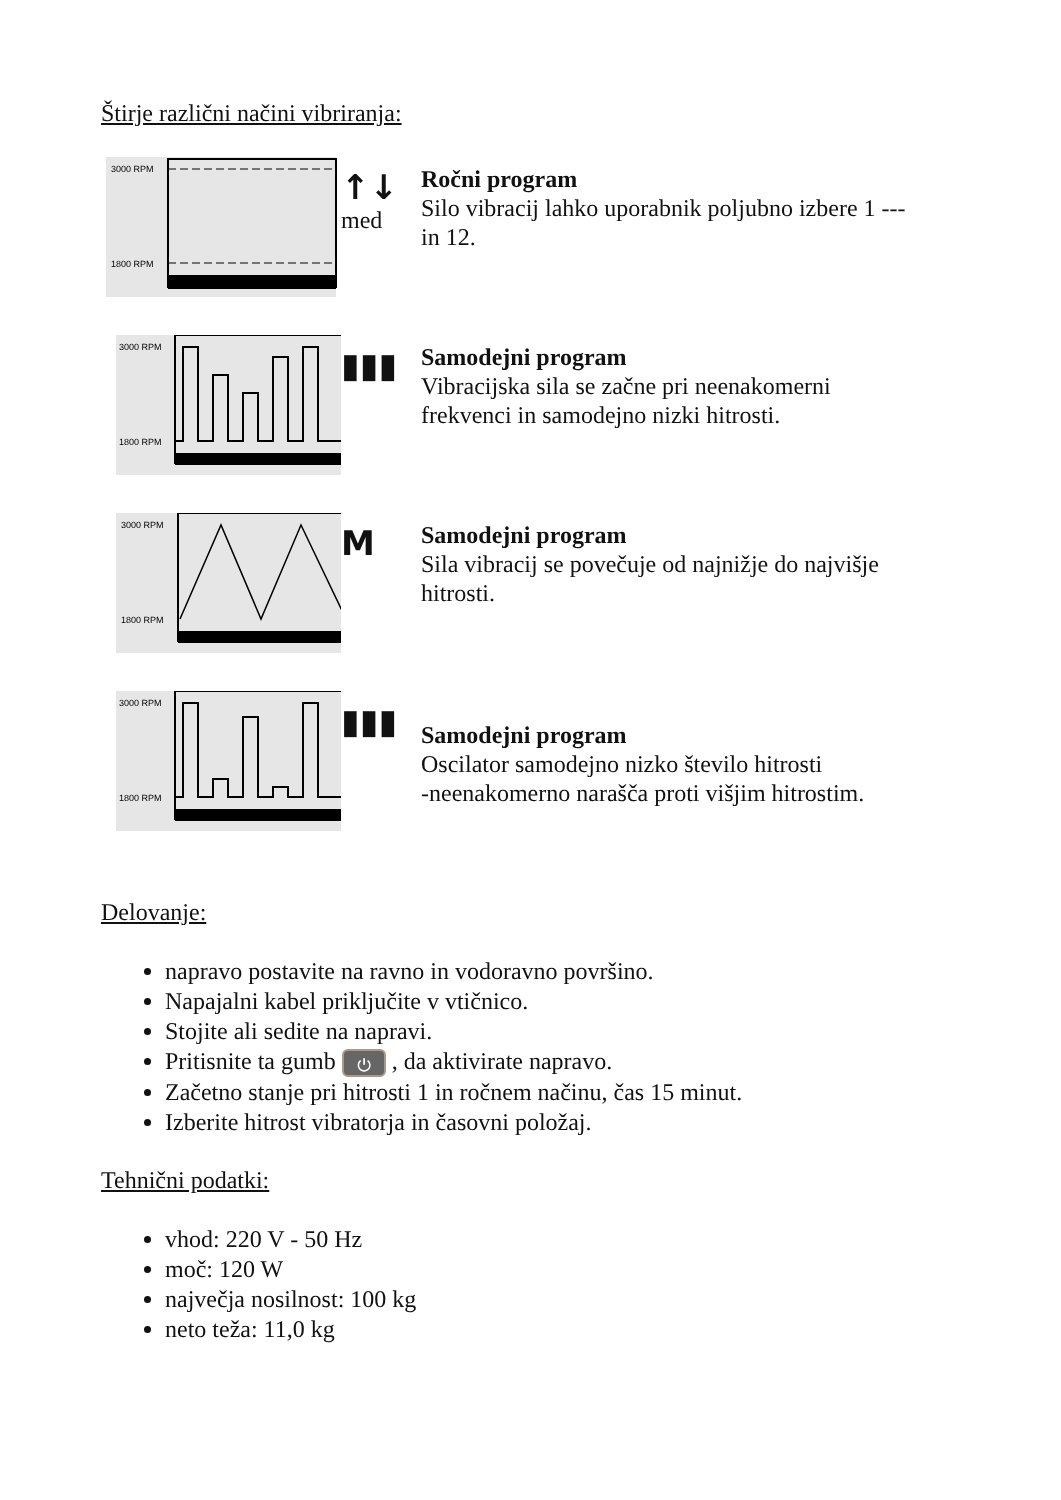Štirje različni načini vibriranja:
3000 RPM
1800 RPM
↑↓
med
Ročni program
Silo vibracij lahko uporabnik poljubno izbere 1 --- in 12.
3000 RPM
1800 RPM
▮▮▮
Samodejni program
Vibracijska sila se začne pri neenakomerni frekvenci in samodejno nizki hitrosti.
3000 RPM
1800 RPM
M
Samodejni program
Sila vibracij se povečuje od najnižje do najvišje hitrosti.
3000 RPM
1800 RPM
▮▮▮
Samodejni program
Oscilator samodejno nizko število hitrosti
-neenakomerno narašča proti višjim hitrostim.
Delovanje:
napravo postavite na ravno in vodoravno površino.
Napajalni kabel priključite v vtičnico.
Stojite ali sedite na napravi.
Pritisnite ta gumb ⏻ , da aktivirate napravo.
Začetno stanje pri hitrosti 1 in ročnem načinu, čas 15 minut.
Izberite hitrost vibratorja in časovni položaj.
Tehnični podatki:
vhod: 220 V - 50 Hz
moč: 120 W
največja nosilnost: 100 kg
neto teža: 11,0 kg